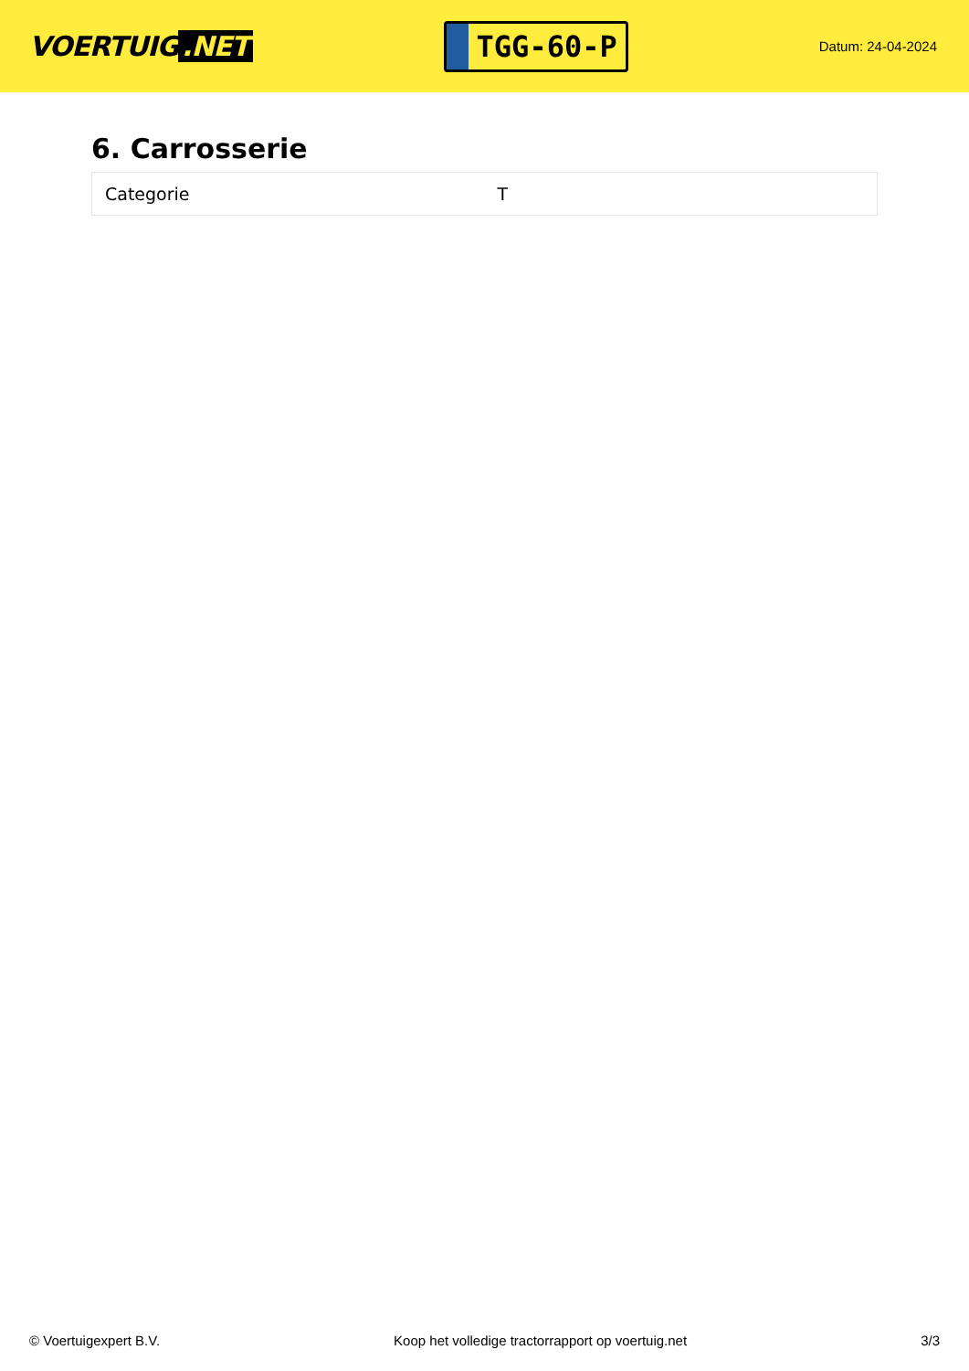VOERTUIG.NET
TGG-60-P
Datum: 24-04-2024
6. Carrosserie
| Categorie | T |
© Voertuigexpert B.V. Koop het volledige tractorrapport op voertuig.net 3/3